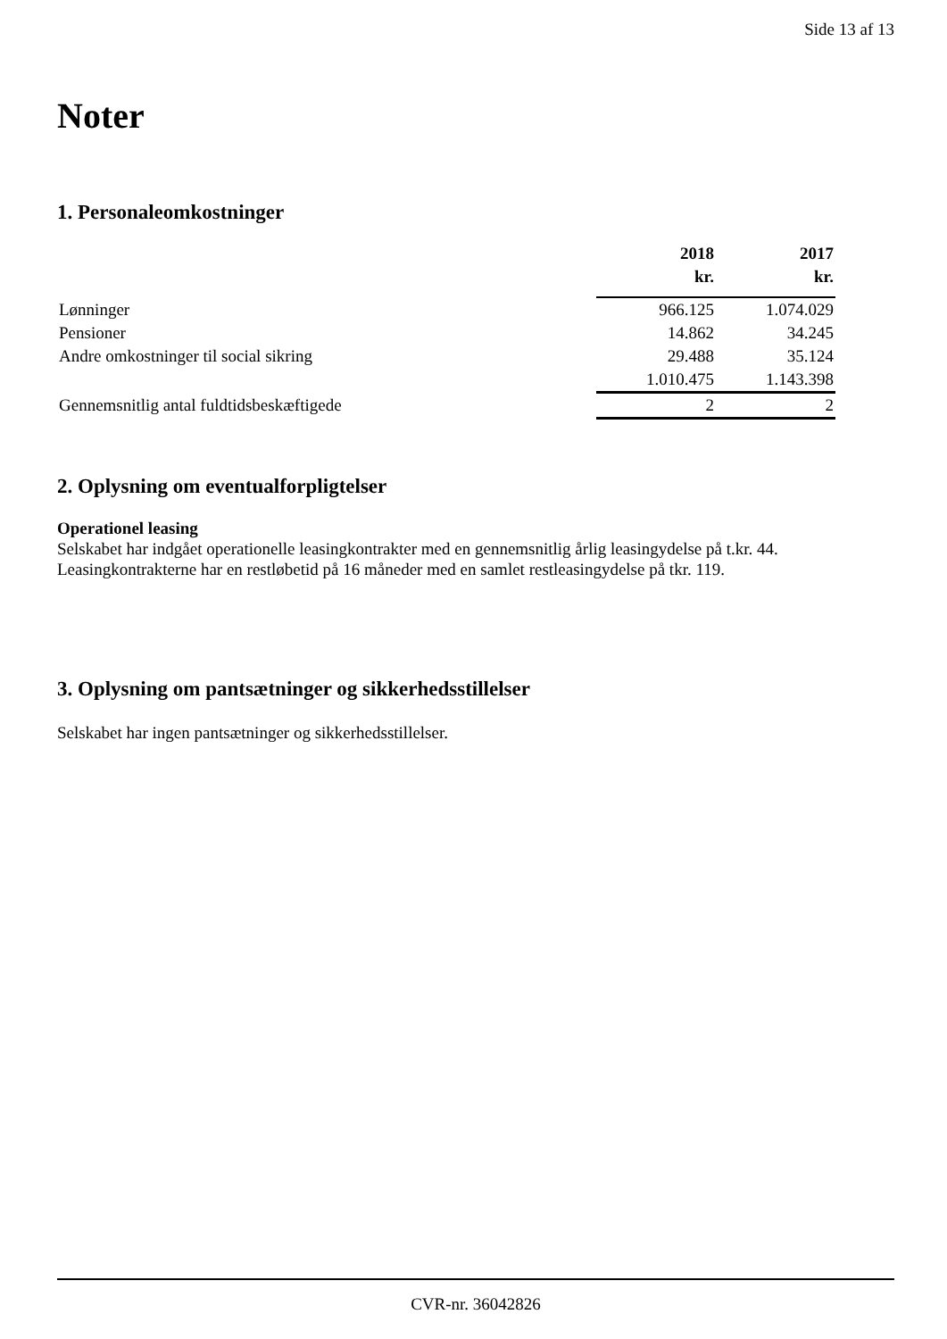Side 13 af 13
Noter
1. Personaleomkostninger
| | 2018 | 2017 |
| | kr. | kr. |
| Lønninger | 966.125 | 1.074.029 |
| Pensioner | 14.862 | 34.245 |
| Andre omkostninger til social sikring | 29.488 | 35.124 |
| | 1.010.475 | 1.143.398 |
| Gennemsnitlig antal fuldtidsbeskæftigede | 2 | 2 |
2. Oplysning om eventualforpligtelser
Operationel leasing
Selskabet har indgået operationelle leasingkontrakter med en gennemsnitlig årlig leasingydelse på t.kr. 44.
Leasingkontrakterne har en restløbetid på 16 måneder med en samlet restleasingydelse på tkr. 119.
3. Oplysning om pantsætninger og sikkerhedsstillelser
Selskabet har ingen pantsætninger og sikkerhedsstillelser.
CVR-nr. 36042826